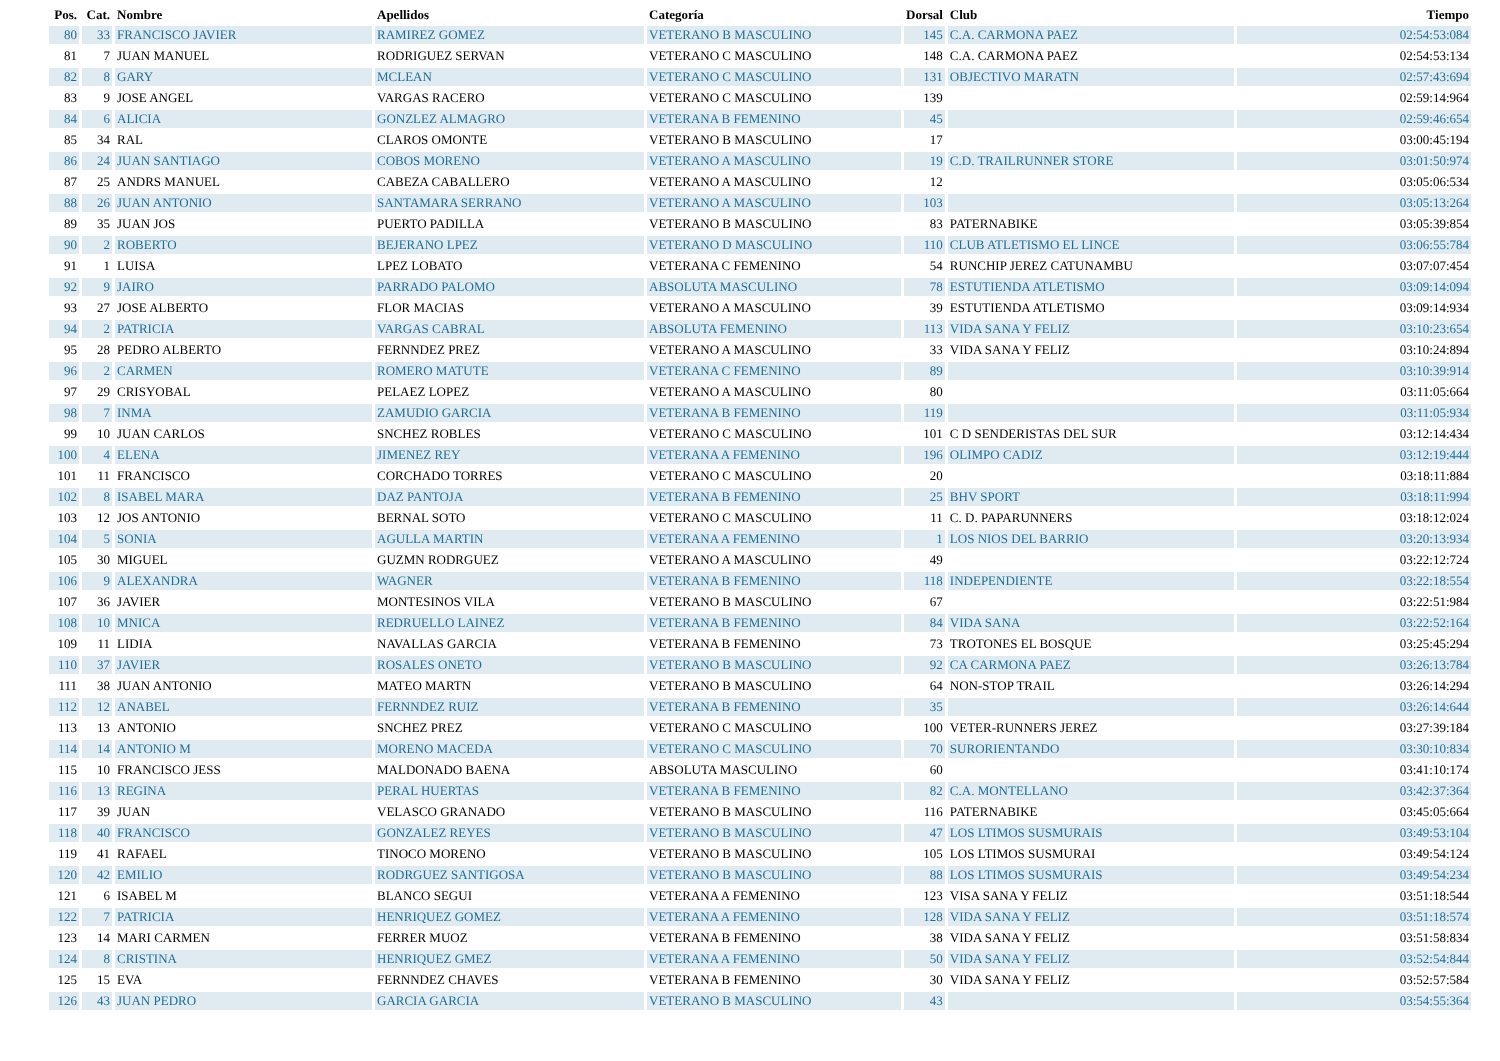| Pos. | Cat. | Nombre | Apellidos | Categoría | Dorsal | Club | Tiempo |
| --- | --- | --- | --- | --- | --- | --- | --- |
| 80 | 33 | FRANCISCO JAVIER | RAMIREZ GOMEZ | VETERANO B MASCULINO | 145 | C.A. CARMONA PAEZ | 02:54:53:084 |
| 81 | 7 | JUAN MANUEL | RODRIGUEZ SERVAN | VETERANO C MASCULINO | 148 | C.A. CARMONA PAEZ | 02:54:53:134 |
| 82 | 8 | GARY | MCLEAN | VETERANO C MASCULINO | 131 | OBJECTIVO MARATN | 02:57:43:694 |
| 83 | 9 | JOSE ANGEL | VARGAS RACERO | VETERANO C MASCULINO | 139 | | 02:59:14:964 |
| 84 | 6 | ALICIA | GONZLEZ ALMAGRO | VETERANA B FEMENINO | 45 | | 02:59:46:654 |
| 85 | 34 | RAL | CLAROS OMONTE | VETERANO B MASCULINO | 17 | | 03:00:45:194 |
| 86 | 24 | JUAN SANTIAGO | COBOS MORENO | VETERANO A MASCULINO | 19 | C.D. TRAILRUNNER STORE | 03:01:50:974 |
| 87 | 25 | ANDRS MANUEL | CABEZA CABALLERO | VETERANO A MASCULINO | 12 | | 03:05:06:534 |
| 88 | 26 | JUAN ANTONIO | SANTAMARA SERRANO | VETERANO A MASCULINO | 103 | | 03:05:13:264 |
| 89 | 35 | JUAN JOS | PUERTO PADILLA | VETERANO B MASCULINO | 83 | PATERNABIKE | 03:05:39:854 |
| 90 | 2 | ROBERTO | BEJERANO LPEZ | VETERANO D MASCULINO | 110 | CLUB ATLETISMO EL LINCE | 03:06:55:784 |
| 91 | 1 | LUISA | LPEZ LOBATO | VETERANA C FEMENINO | 54 | RUNCHIP JEREZ CATUNAMBU | 03:07:07:454 |
| 92 | 9 | JAIRO | PARRADO PALOMO | ABSOLUTA MASCULINO | 78 | ESTUTIENDA ATLETISMO | 03:09:14:094 |
| 93 | 27 | JOSE ALBERTO | FLOR MACIAS | VETERANO A MASCULINO | 39 | ESTUTIENDA ATLETISMO | 03:09:14:934 |
| 94 | 2 | PATRICIA | VARGAS CABRAL | ABSOLUTA FEMENINO | 113 | VIDA SANA Y FELIZ | 03:10:23:654 |
| 95 | 28 | PEDRO ALBERTO | FERNNDEZ PREZ | VETERANO A MASCULINO | 33 | VIDA SANA Y FELIZ | 03:10:24:894 |
| 96 | 2 | CARMEN | ROMERO MATUTE | VETERANA C FEMENINO | 89 | | 03:10:39:914 |
| 97 | 29 | CRISYOBAL | PELAEZ LOPEZ | VETERANO A MASCULINO | 80 | | 03:11:05:664 |
| 98 | 7 | INMA | ZAMUDIO GARCIA | VETERANA B FEMENINO | 119 | | 03:11:05:934 |
| 99 | 10 | JUAN CARLOS | SNCHEZ ROBLES | VETERANO C MASCULINO | 101 | C D SENDERISTAS DEL SUR | 03:12:14:434 |
| 100 | 4 | ELENA | JIMENEZ REY | VETERANA A FEMENINO | 196 | OLIMPO CADIZ | 03:12:19:444 |
| 101 | 11 | FRANCISCO | CORCHADO TORRES | VETERANO C MASCULINO | 20 | | 03:18:11:884 |
| 102 | 8 | ISABEL MARA | DAZ PANTOJA | VETERANA B FEMENINO | 25 | BHV SPORT | 03:18:11:994 |
| 103 | 12 | JOS ANTONIO | BERNAL SOTO | VETERANO C MASCULINO | 11 | C. D. PAPARUNNERS | 03:18:12:024 |
| 104 | 5 | SONIA | AGULLA MARTIN | VETERANA A FEMENINO | 1 | LOS NIOS DEL BARRIO | 03:20:13:934 |
| 105 | 30 | MIGUEL | GUZMN RODRGUEZ | VETERANO A MASCULINO | 49 | | 03:22:12:724 |
| 106 | 9 | ALEXANDRA | WAGNER | VETERANA B FEMENINO | 118 | INDEPENDIENTE | 03:22:18:554 |
| 107 | 36 | JAVIER | MONTESINOS VILA | VETERANO B MASCULINO | 67 | | 03:22:51:984 |
| 108 | 10 | MNICA | REDRUELLO LAINEZ | VETERANA B FEMENINO | 84 | VIDA SANA | 03:22:52:164 |
| 109 | 11 | LIDIA | NAVALLAS GARCIA | VETERANA B FEMENINO | 73 | TROTONES EL BOSQUE | 03:25:45:294 |
| 110 | 37 | JAVIER | ROSALES ONETO | VETERANO B MASCULINO | 92 | CA CARMONA PAEZ | 03:26:13:784 |
| 111 | 38 | JUAN ANTONIO | MATEO MARTN | VETERANO B MASCULINO | 64 | NON-STOP TRAIL | 03:26:14:294 |
| 112 | 12 | ANABEL | FERNNDEZ RUIZ | VETERANA B FEMENINO | 35 | | 03:26:14:644 |
| 113 | 13 | ANTONIO | SNCHEZ PREZ | VETERANO C MASCULINO | 100 | VETER-RUNNERS JEREZ | 03:27:39:184 |
| 114 | 14 | ANTONIO M | MORENO MACEDA | VETERANO C MASCULINO | 70 | SURORIENTANDO | 03:30:10:834 |
| 115 | 10 | FRANCISCO JESS | MALDONADO BAENA | ABSOLUTA MASCULINO | 60 | | 03:41:10:174 |
| 116 | 13 | REGINA | PERAL HUERTAS | VETERANA B FEMENINO | 82 | C.A. MONTELLANO | 03:42:37:364 |
| 117 | 39 | JUAN | VELASCO GRANADO | VETERANO B MASCULINO | 116 | PATERNABIKE | 03:45:05:664 |
| 118 | 40 | FRANCISCO | GONZALEZ REYES | VETERANO B MASCULINO | 47 | LOS LTIMOS SUSMURAIS | 03:49:53:104 |
| 119 | 41 | RAFAEL | TINOCO MORENO | VETERANO B MASCULINO | 105 | LOS LTIMOS SUSMURAI | 03:49:54:124 |
| 120 | 42 | EMILIO | RODRGUEZ SANTIGOSA | VETERANO B MASCULINO | 88 | LOS LTIMOS SUSMURAIS | 03:49:54:234 |
| 121 | 6 | ISABEL M | BLANCO SEGUI | VETERANA A FEMENINO | 123 | VISA SANA Y FELIZ | 03:51:18:544 |
| 122 | 7 | PATRICIA | HENRIQUEZ GOMEZ | VETERANA A FEMENINO | 128 | VIDA SANA Y FELIZ | 03:51:18:574 |
| 123 | 14 | MARI CARMEN | FERRER MUOZ | VETERANA B FEMENINO | 38 | VIDA SANA Y FELIZ | 03:51:58:834 |
| 124 | 8 | CRISTINA | HENRIQUEZ GMEZ | VETERANA A FEMENINO | 50 | VIDA SANA Y FELIZ | 03:52:54:844 |
| 125 | 15 | EVA | FERNNDEZ CHAVES | VETERANA B FEMENINO | 30 | VIDA SANA Y FELIZ | 03:52:57:584 |
| 126 | 43 | JUAN PEDRO | GARCIA GARCIA | VETERANO B MASCULINO | 43 | | 03:54:55:364 |